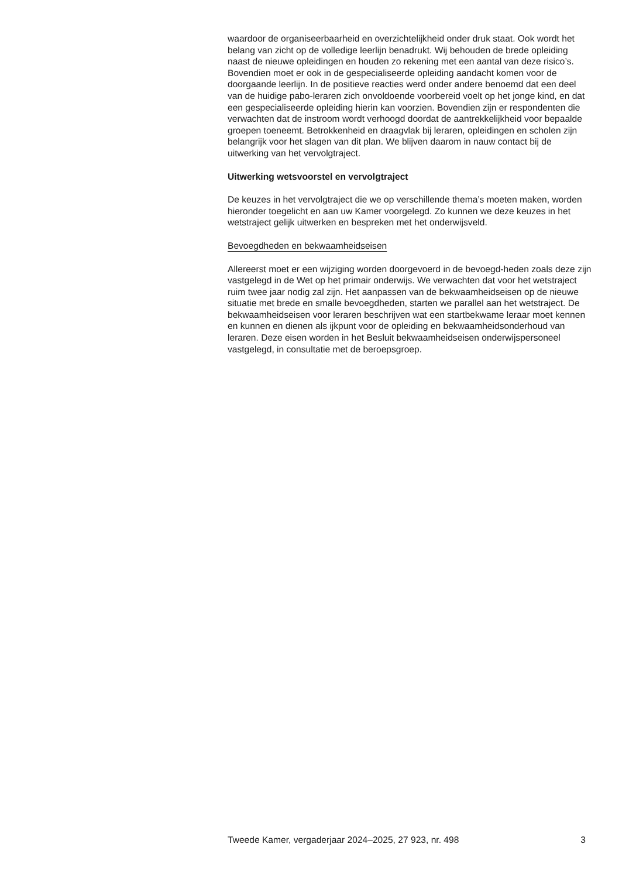waardoor de organiseerbaarheid en overzichtelijkheid onder druk staat. Ook wordt het belang van zicht op de volledige leerlijn benadrukt. Wij behouden de brede opleiding naast de nieuwe opleidingen en houden zo rekening met een aantal van deze risico’s. Bovendien moet er ook in de gespecialiseerde opleiding aandacht komen voor de doorgaande leerlijn. In de positieve reacties werd onder andere benoemd dat een deel van de huidige pabo-leraren zich onvoldoende voorbereid voelt op het jonge kind, en dat een gespecialiseerde opleiding hierin kan voorzien. Bovendien zijn er respondenten die verwachten dat de instroom wordt verhoogd doordat de aantrekkelijkheid voor bepaalde groepen toeneemt. Betrokkenheid en draagvlak bij leraren, opleidingen en scholen zijn belangrijk voor het slagen van dit plan. We blijven daarom in nauw contact bij de uitwerking van het vervolgtraject.
Uitwerking wetsvoorstel en vervolgtraject
De keuzes in het vervolgtraject die we op verschillende thema’s moeten maken, worden hieronder toegelicht en aan uw Kamer voorgelegd. Zo kunnen we deze keuzes in het wetstraject gelijk uitwerken en bespreken met het onderwijsveld.
Bevoegdheden en bekwaamheidseisen
Allereerst moet er een wijziging worden doorgevoerd in de bevoegd-heden zoals deze zijn vastgelegd in de Wet op het primair onderwijs. We verwachten dat voor het wetstraject ruim twee jaar nodig zal zijn. Het aanpassen van de bekwaamheidseisen op de nieuwe situatie met brede en smalle bevoegdheden, starten we parallel aan het wetstraject. De bekwaamheidseisen voor leraren beschrijven wat een startbekwame leraar moet kennen en kunnen en dienen als ijkpunt voor de opleiding en bekwaamheidsonderhoud van leraren. Deze eisen worden in het Besluit bekwaamheidseisen onderwijspersoneel vastgelegd, in consultatie met de beroepsgroep.
Tweede Kamer, vergaderjaar 2024–2025, 27 923, nr. 498 3